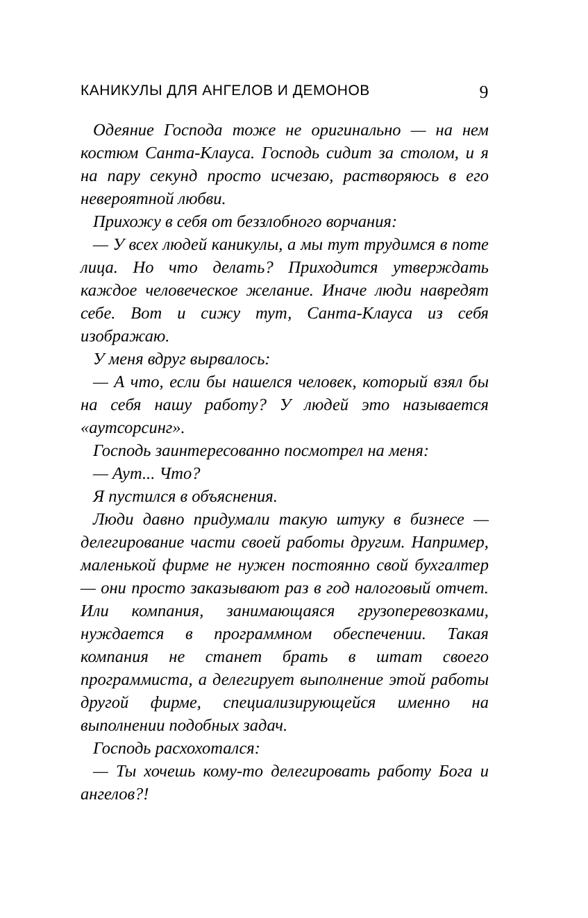КАНИКУЛЫ ДЛЯ АНГЕЛОВ И ДЕМОНОВ 9
Одеяние Господа тоже не оригинально — на нем костюм Санта-Клауса. Господь сидит за столом, и я на пару секунд просто исчезаю, растворяюсь в его невероятной любви.
Прихожу в себя от беззлобного ворчания:
— У всех людей каникулы, а мы тут трудимся в поте лица. Но что делать? Приходится утверждать каждое человеческое желание. Иначе люди навредят себе. Вот и сижу тут, Санта-Клауса из себя изображаю.
У меня вдруг вырвалось:
— А что, если бы нашелся человек, который взял бы на себя нашу работу? У людей это называется «аутсорсинг».
Господь заинтересованно посмотрел на меня:
— Аут... Что?
Я пустился в объяснения.
Люди давно придумали такую штуку в бизнесе — делегирование части своей работы другим. Например, маленькой фирме не нужен постоянно свой бухгалтер — они просто заказывают раз в год налоговый отчет. Или компания, занимающаяся грузоперевозками, нуждается в программном обеспечении. Такая компания не станет брать в штат своего программиста, а делегирует выполнение этой работы другой фирме, специализирующейся именно на выполнении подобных задач.
Господь расхохотался:
— Ты хочешь кому-то делегировать работу Бога и ангелов?!